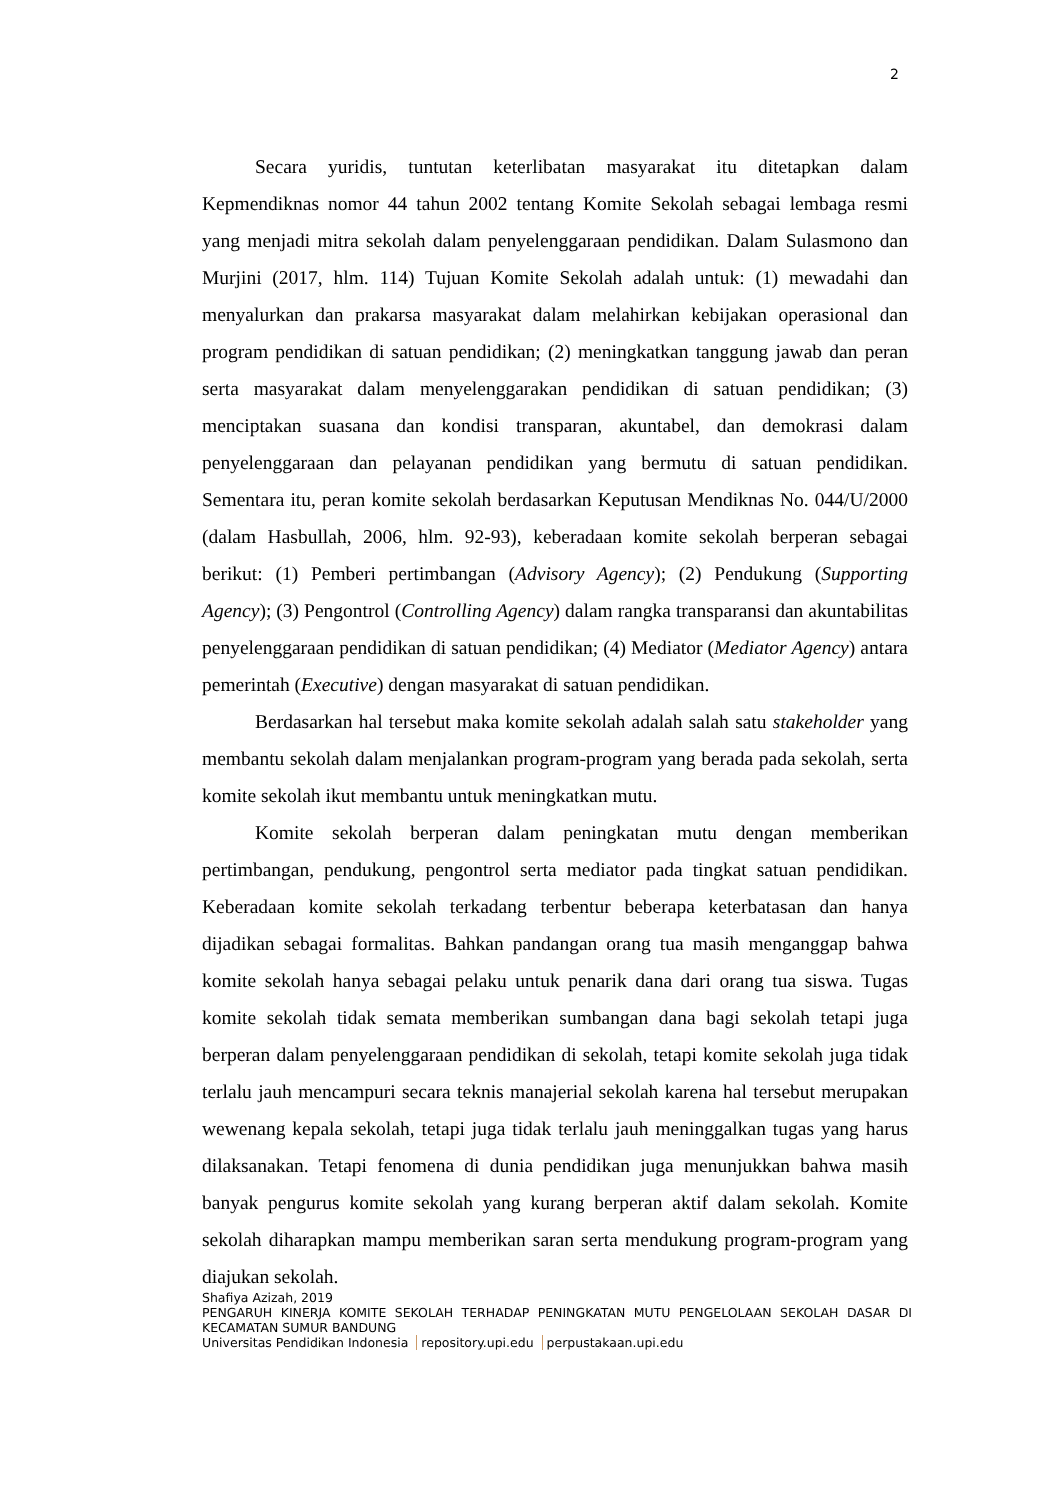2
Secara yuridis, tuntutan keterlibatan masyarakat itu ditetapkan dalam Kepmendiknas nomor 44 tahun 2002 tentang Komite Sekolah sebagai lembaga resmi yang menjadi mitra sekolah dalam penyelenggaraan pendidikan. Dalam Sulasmono dan Murjini (2017, hlm. 114) Tujuan Komite Sekolah adalah untuk: (1) mewadahi dan menyalurkan dan prakarsa masyarakat dalam melahirkan kebijakan operasional dan program pendidikan di satuan pendidikan; (2) meningkatkan tanggung jawab dan peran serta masyarakat dalam menyelenggarakan pendidikan di satuan pendidikan; (3) menciptakan suasana dan kondisi transparan, akuntabel, dan demokrasi dalam penyelenggaraan dan pelayanan pendidikan yang bermutu di satuan pendidikan. Sementara itu, peran komite sekolah berdasarkan Keputusan Mendiknas No. 044/U/2000 (dalam Hasbullah, 2006, hlm. 92-93), keberadaan komite sekolah berperan sebagai berikut: (1) Pemberi pertimbangan (Advisory Agency); (2) Pendukung (Supporting Agency); (3) Pengontrol (Controlling Agency) dalam rangka transparansi dan akuntabilitas penyelenggaraan pendidikan di satuan pendidikan; (4) Mediator (Mediator Agency) antara pemerintah (Executive) dengan masyarakat di satuan pendidikan.
Berdasarkan hal tersebut maka komite sekolah adalah salah satu stakeholder yang membantu sekolah dalam menjalankan program-program yang berada pada sekolah, serta komite sekolah ikut membantu untuk meningkatkan mutu.
Komite sekolah berperan dalam peningkatan mutu dengan memberikan pertimbangan, pendukung, pengontrol serta mediator pada tingkat satuan pendidikan. Keberadaan komite sekolah terkadang terbentur beberapa keterbatasan dan hanya dijadikan sebagai formalitas. Bahkan pandangan orang tua masih menganggap bahwa komite sekolah hanya sebagai pelaku untuk penarik dana dari orang tua siswa. Tugas komite sekolah tidak semata memberikan sumbangan dana bagi sekolah tetapi juga berperan dalam penyelenggaraan pendidikan di sekolah, tetapi komite sekolah juga tidak terlalu jauh mencampuri secara teknis manajerial sekolah karena hal tersebut merupakan wewenang kepala sekolah, tetapi juga tidak terlalu jauh meninggalkan tugas yang harus dilaksanakan. Tetapi fenomena di dunia pendidikan juga menunjukkan bahwa masih banyak pengurus komite sekolah yang kurang berperan aktif dalam sekolah. Komite sekolah diharapkan mampu memberikan saran serta mendukung program-program yang diajukan sekolah.
Shafiya Azizah, 2019
PENGARUH KINERJA KOMITE SEKOLAH TERHADAP PENINGKATAN MUTU PENGELOLAAN SEKOLAH DASAR DI KECAMATAN SUMUR BANDUNG
Universitas Pendidikan Indonesia repository.upi.edu perpustakaan.upi.edu